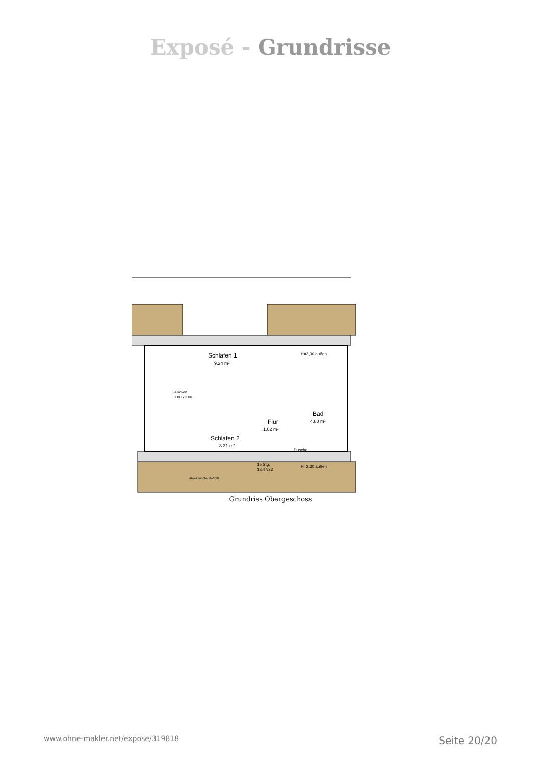Exposé - Grundrisse
Schlafen 1
9.24 m²
Schlafen 2
8.31 m²
Flur
1.02 m²
Bad
4.80 m²
Alkoven
1.80 x 2.00
Dusche
15 Stg.
18,47/23
Abseitenhöhe H=0.50
H=2,30 außen
H=2,30 außen
Grundriss Obergeschoss
www.ohne-makler.net/expose/319818 Seite 20/20